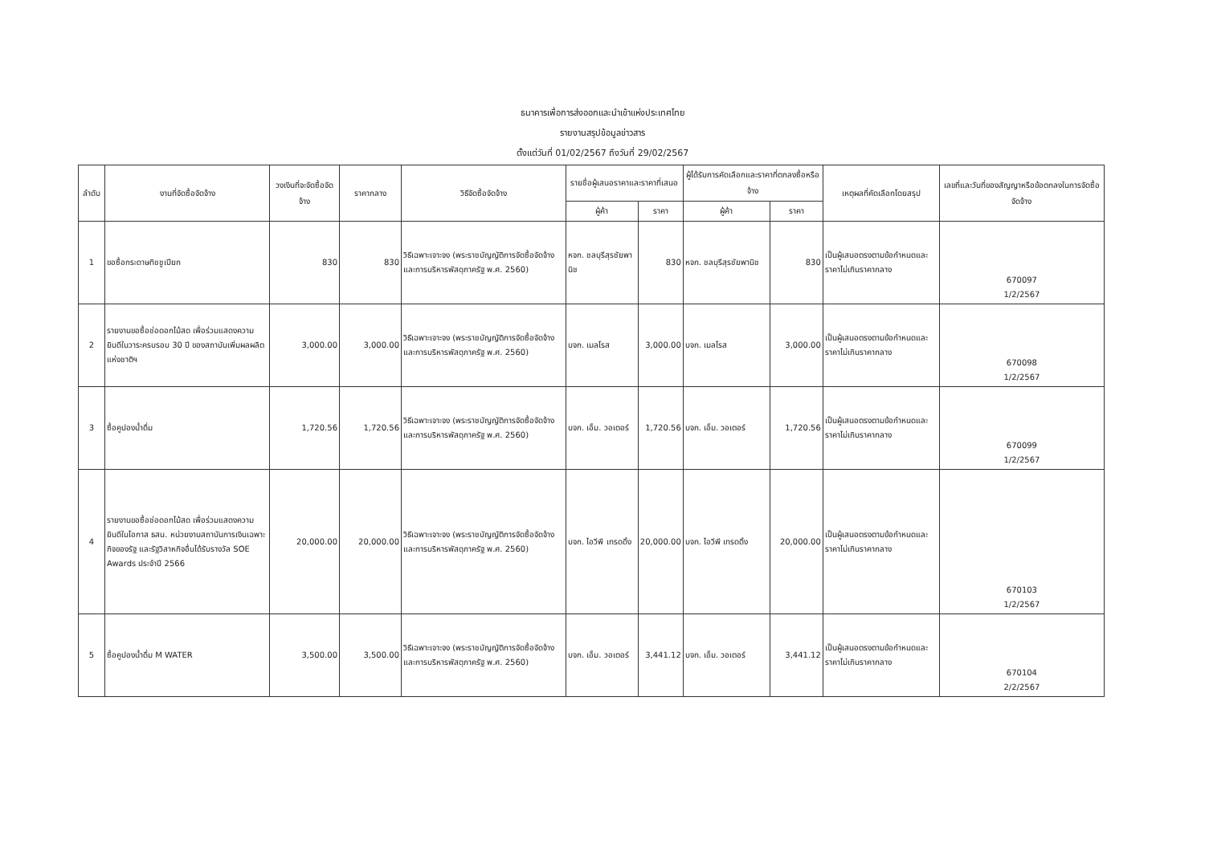ธนาคารเพื่อการส่งออกและนำเข้าแห่งประเทศไทย
รายงานสรุปข้อมูลข่าวสาร
ตั้งแต่วันที่ 01/02/2567 ถึงวันที่ 29/02/2567
| ลำดับ | งานที่จัดซื้อจัดจ้าง | วงเงินที่จะจัดซื้อจัดจ้าง | ราคากลาง | วิธีจัดซื้อจัดจ้าง | รายชื่อผู้เสนอราคาและราคาที่เสนอ | | ผู้ได้รับการคัดเลือกและราคาที่ตกลงซื้อหรือจ้าง | | เหตุผลที่คัดเลือกโดยสรุป | เลขที่และวันที่ของสัญญาหรือข้อตกลงในการจัดซื้อจัดจ้าง |
| --- | --- | --- | --- | --- | --- | --- | --- | --- | --- | --- |
| | | | | | ผู้ค้า | ราคา | ผู้ค้า | ราคา | | |
| 1 | ขอซื้อกระดาษทิชชูเปียก | 830 | 830 | วิธีเฉพาะเจาะจง (พระราชบัญญัติการจัดซื้อจัดจ้างและการบริหารพัสดุภาครัฐ พ.ศ. 2560) | หจก. ชลบุรีสุรชัยพานิช | 830 | หจก. ชลบุรีสุรชัยพานิช | 830 | เป็นผู้เสนอตรงตามข้อกำหนดและราคาไม่เกินราคากลาง | 670097 1/2/2567 |
| 2 | รายงานขอซื้อช่อดอกไม้สด เพื่อร่วมแสดงความยินดีในวาระครบรอบ 30 ปี ของสถาบันเพิ่มผลผลิตแห่งชาติฯ | 3,000.00 | 3,000.00 | วิธีเฉพาะเจาะจง (พระราชบัญญัติการจัดซื้อจัดจ้างและการบริหารพัสดุภาครัฐ พ.ศ. 2560) | บจก. เมลโรส | 3,000.00 | บจก. เมลโรส | 3,000.00 | เป็นผู้เสนอตรงตามข้อกำหนดและราคาไม่เกินราคากลาง | 670098 1/2/2567 |
| 3 | ซื้อคูปองน้ำดื่ม | 1,720.56 | 1,720.56 | วิธีเฉพาะเจาะจง (พระราชบัญญัติการจัดซื้อจัดจ้างและการบริหารพัสดุภาครัฐ พ.ศ. 2560) | บจก. เอ็ม. วอเตอร์ | 1,720.56 | บจก. เอ็ม. วอเตอร์ | 1,720.56 | เป็นผู้เสนอตรงตามข้อกำหนดและราคาไม่เกินราคากลาง | 670099 1/2/2567 |
| 4 | รายงานขอซื้อช่อดอกไม้สด เพื่อร่วมแสดงความยินดีในโอกาส ธสน. หน่วยงานสถาบันการเงินเฉพาะกิจของรัฐ และรัฐวิสาหกิจอื่นได้รับรางวัล SOE Awards ประจำปี 2566 | 20,000.00 | 20,000.00 | วิธีเฉพาะเจาะจง (พระราชบัญญัติการจัดซื้อจัดจ้างและการบริหารพัสดุภาครัฐ พ.ศ. 2560) | บจก. ไอวีพี เทรดดิ้ง | 20,000.00 | บจก. ไอวีพี เทรดดิ้ง | 20,000.00 | เป็นผู้เสนอตรงตามข้อกำหนดและราคาไม่เกินราคากลาง | 670103 1/2/2567 |
| 5 | ซื้อคูปองน้ำดื่ม M WATER | 3,500.00 | 3,500.00 | วิธีเฉพาะเจาะจง (พระราชบัญญัติการจัดซื้อจัดจ้างและการบริหารพัสดุภาครัฐ พ.ศ. 2560) | บจก. เอ็ม. วอเตอร์ | 3,441.12 | บจก. เอ็ม. วอเตอร์ | 3,441.12 | เป็นผู้เสนอตรงตามข้อกำหนดและราคาไม่เกินราคากลาง | 670104 2/2/2567 |